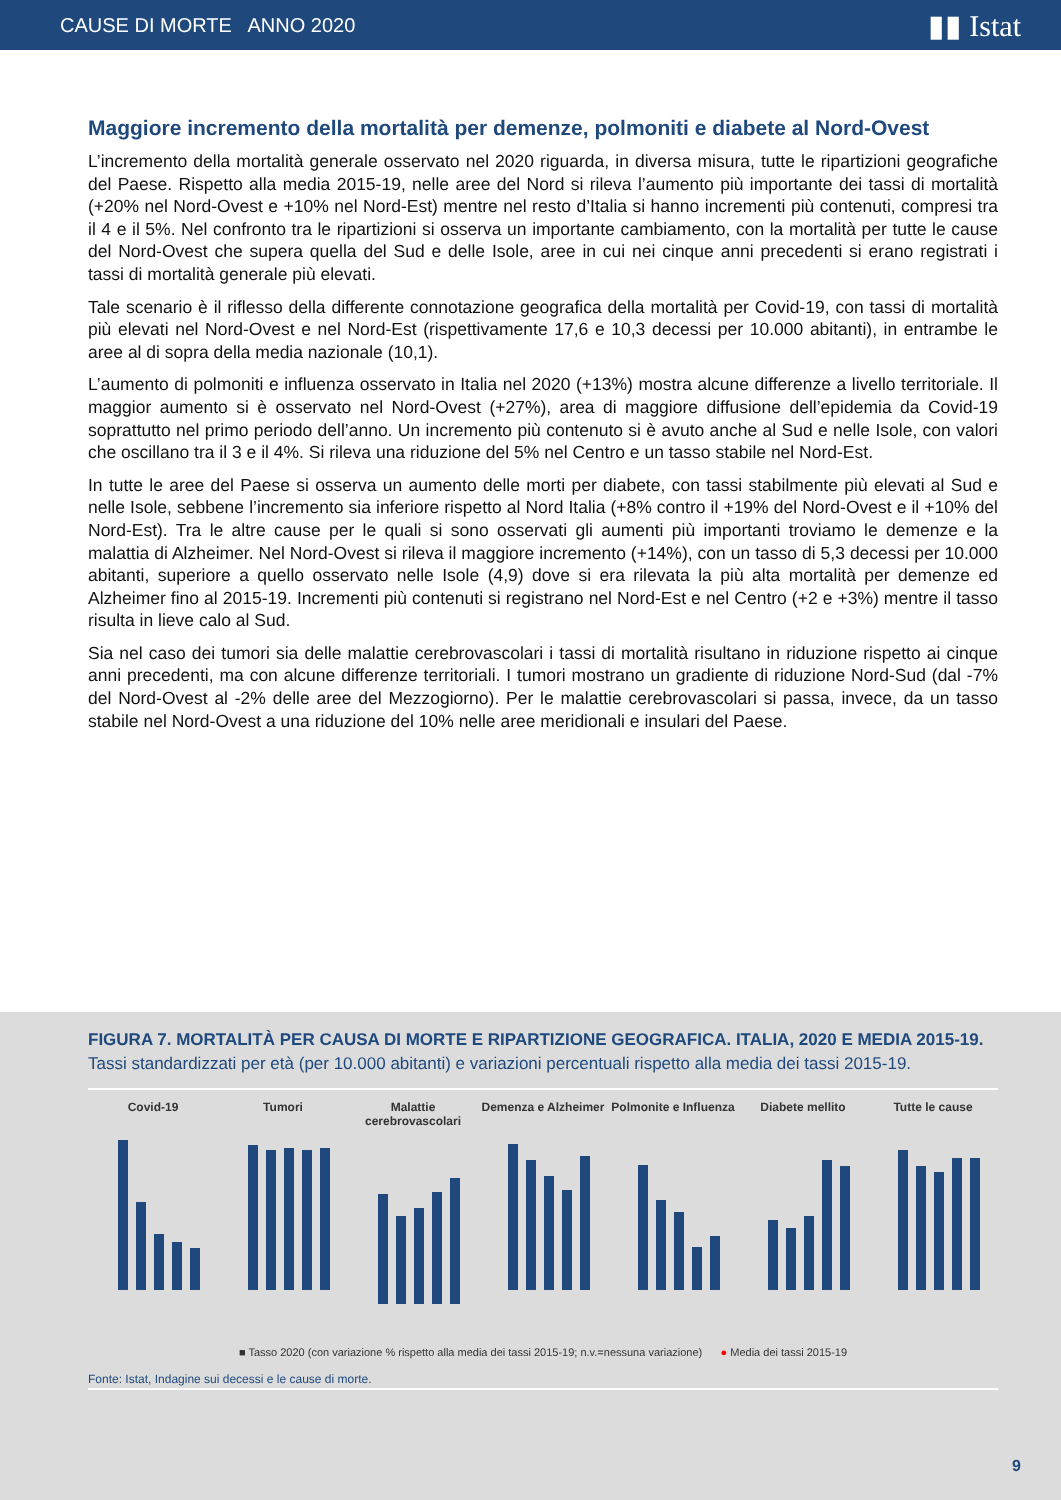CAUSE DI MORTE ANNO 2020 ▮▮ Istat
Maggiore incremento della mortalità per demenze, polmoniti e diabete al Nord-Ovest
L’incremento della mortalità generale osservato nel 2020 riguarda, in diversa misura, tutte le ripartizioni geografiche del Paese. Rispetto alla media 2015-19, nelle aree del Nord si rileva l’aumento più importante dei tassi di mortalità (+20% nel Nord-Ovest e +10% nel Nord-Est) mentre nel resto d’Italia si hanno incrementi più contenuti, compresi tra il 4 e il 5%. Nel confronto tra le ripartizioni si osserva un importante cambiamento, con la mortalità per tutte le cause del Nord-Ovest che supera quella del Sud e delle Isole, aree in cui nei cinque anni precedenti si erano registrati i tassi di mortalità generale più elevati.
Tale scenario è il riflesso della differente connotazione geografica della mortalità per Covid-19, con tassi di mortalità più elevati nel Nord-Ovest e nel Nord-Est (rispettivamente 17,6 e 10,3 decessi per 10.000 abitanti), in entrambe le aree al di sopra della media nazionale (10,1).
L’aumento di polmoniti e influenza osservato in Italia nel 2020 (+13%) mostra alcune differenze a livello territoriale. Il maggior aumento si è osservato nel Nord-Ovest (+27%), area di maggiore diffusione dell’epidemia da Covid-19 soprattutto nel primo periodo dell’anno. Un incremento più contenuto si è avuto anche al Sud e nelle Isole, con valori che oscillano tra il 3 e il 4%. Si rileva una riduzione del 5% nel Centro e un tasso stabile nel Nord-Est.
In tutte le aree del Paese si osserva un aumento delle morti per diabete, con tassi stabilmente più elevati al Sud e nelle Isole, sebbene l’incremento sia inferiore rispetto al Nord Italia (+8% contro il +19% del Nord-Ovest e il +10% del Nord-Est). Tra le altre cause per le quali si sono osservati gli aumenti più importanti troviamo le demenze e la malattia di Alzheimer. Nel Nord-Ovest si rileva il maggiore incremento (+14%), con un tasso di 5,3 decessi per 10.000 abitanti, superiore a quello osservato nelle Isole (4,9) dove si era rilevata la più alta mortalità per demenze ed Alzheimer fino al 2015-19. Incrementi più contenuti si registrano nel Nord-Est e nel Centro (+2 e +3%) mentre il tasso risulta in lieve calo al Sud.
Sia nel caso dei tumori sia delle malattie cerebrovascolari i tassi di mortalità risultano in riduzione rispetto ai cinque anni precedenti, ma con alcune differenze territoriali. I tumori mostrano un gradiente di riduzione Nord-Sud (dal -7% del Nord-Ovest al -2% delle aree del Mezzogiorno). Per le malattie cerebrovascolari si passa, invece, da un tasso stabile nel Nord-Ovest a una riduzione del 10% nelle aree meridionali e insulari del Paese.
FIGURA 7. MORTALITÀ PER CAUSA DI MORTE E RIPARTIZIONE GEOGRAFICA. ITALIA, 2020 E MEDIA 2015-19.
Tassi standardizzati per età (per 10.000 abitanti) e variazioni percentuali rispetto alla media dei tassi 2015-19.
Covid-19 Tumori Malattie cerebrovascolari Demenza e Alzheimer Polmonite e Influenza Diabete mellito Tutte le cause
■ Tasso 2020 (con variazione % rispetto alla media dei tassi 2015-19; n.v.=nessuna variazione) ● Media dei tassi 2015-19
Fonte: Istat, Indagine sui decessi e le cause di morte.
9